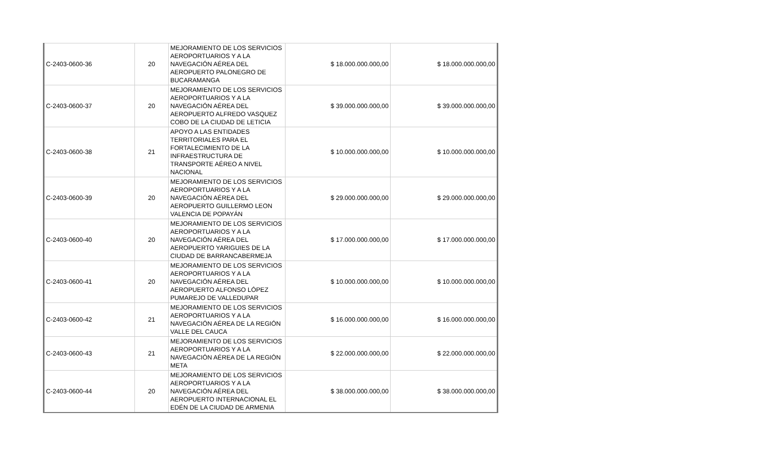| C-2403-0600-36 | 20 | MEJORAMIENTO DE LOS SERVICIOS AEROPORTUARIOS Y A LA NAVEGACIÓN AÉREA DEL AEROPUERTO PALONEGRO DE BUCARAMANGA | $ 18.000.000.000,00 | $ 18.000.000.000,00 |
| C-2403-0600-37 | 20 | MEJORAMIENTO DE LOS SERVICIOS AEROPORTUARIOS Y A LA NAVEGACIÓN AÉREA DEL AEROPUERTO ALFREDO VASQUEZ COBO DE LA CIUDAD DE LETICIA | $ 39.000.000.000,00 | $ 39.000.000.000,00 |
| C-2403-0600-38 | 21 | APOYO A LAS ENTIDADES TERRITORIALES PARA EL FORTALECIMIENTO DE LA INFRAESTRUCTURA DE TRANSPORTE AÉREO A NIVEL NACIONAL | $ 10.000.000.000,00 | $ 10.000.000.000,00 |
| C-2403-0600-39 | 20 | MEJORAMIENTO DE LOS SERVICIOS AEROPORTUARIOS Y A LA NAVEGACIÓN AÉREA DEL AEROPUERTO GUILLERMO LEON VALENCIA DE POPAYÁN | $ 29.000.000.000,00 | $ 29.000.000.000,00 |
| C-2403-0600-40 | 20 | MEJORAMIENTO DE LOS SERVICIOS AEROPORTUARIOS Y A LA NAVEGACIÓN AÉREA DEL AEROPUERTO YARIGUIES DE LA CIUDAD DE BARRANCABERMEJA | $ 17.000.000.000,00 | $ 17.000.000.000,00 |
| C-2403-0600-41 | 20 | MEJORAMIENTO DE LOS SERVICIOS AEROPORTUARIOS Y A LA NAVEGACIÓN AÉREA DEL AEROPUERTO ALFONSO LÓPEZ PUMAREJO DE VALLEDUPAR | $ 10.000.000.000,00 | $ 10.000.000.000,00 |
| C-2403-0600-42 | 21 | MEJORAMIENTO DE LOS SERVICIOS AEROPORTUARIOS Y A LA NAVEGACIÓN AÉREA DE LA REGIÓN VALLE DEL CAUCA | $ 16.000.000.000,00 | $ 16.000.000.000,00 |
| C-2403-0600-43 | 21 | MEJORAMIENTO DE LOS SERVICIOS AEROPORTUARIOS Y A LA NAVEGACIÓN AÉREA DE LA REGIÓN META | $ 22.000.000.000,00 | $ 22.000.000.000,00 |
| C-2403-0600-44 | 20 | MEJORAMIENTO DE LOS SERVICIOS AEROPORTUARIOS Y A LA NAVEGACIÓN AÉREA DEL AEROPUERTO INTERNACIONAL EL EDÉN DE LA CIUDAD DE ARMENIA | $ 38.000.000.000,00 | $ 38.000.000.000,00 |